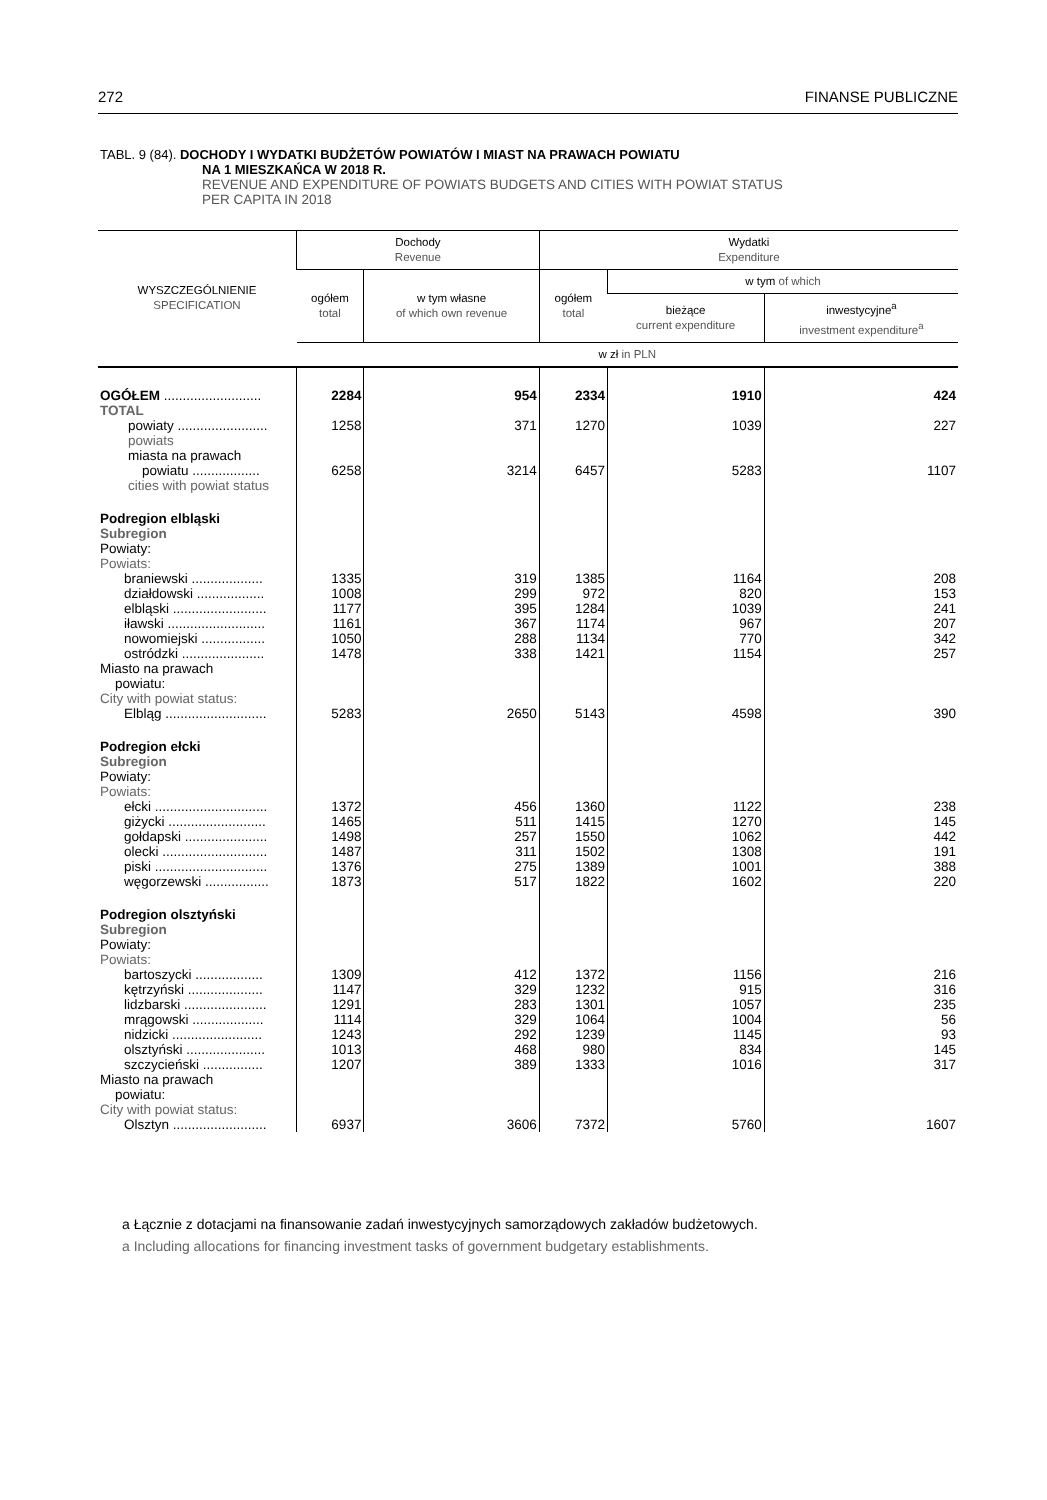272 FINANSE PUBLICZNE
TABL. 9 (84). DOCHODY I WYDATKI BUDŻETÓW POWIATÓW I MIAST NA PRAWACH POWIATU
NA 1 MIESZKAŃCA W 2018 R.
REVENUE AND EXPENDITURE OF POWIATS BUDGETS AND CITIES WITH POWIAT STATUS
PER CAPITA IN 2018
| WYSZCZEGÓLNIENIE SPECIFICATION | Dochody Revenue | | Wydatki Expenditure | | |
| --- | --- | --- | --- | --- | --- |
| | ogółem total | w tym własne of which own revenue | ogółem total | w tym of which | |
| | | | | bieżące current expenditure | inwestycyjne<sup>a</sup> investment expenditure<sup>a</sup> |
| | w zł in PLN | | | | |
| OGÓŁEM .......................... | 2284 | 954 | 2334 | 1910 | 424 |
| TOTAL | | | | | |
| powiaty ........................ | 1258 | 371 | 1270 | 1039 | 227 |
| powiats | | | | | |
| miasta na prawach | | | | | |
| powiatu .................. | 6258 | 3214 | 6457 | 5283 | 1107 |
| cities with powiat status | | | | | |
| Podregion elbląski | | | | | |
| Subregion | | | | | |
| Powiaty: | | | | | |
| Powiats: | | | | | |
| braniewski ................... | 1335 | 319 | 1385 | 1164 | 208 |
| działdowski .................. | 1008 | 299 | 972 | 820 | 153 |
| elbląski ......................... | 1177 | 395 | 1284 | 1039 | 241 |
| iławski .......................... | 1161 | 367 | 1174 | 967 | 207 |
| nowomiejski ................. | 1050 | 288 | 1134 | 770 | 342 |
| ostródzki ...................... | 1478 | 338 | 1421 | 1154 | 257 |
| Miasto na prawach powiatu: | | | | | |
| City with powiat status: | | | | | |
| Elbląg ........................... | 5283 | 2650 | 5143 | 4598 | 390 |
| Podregion ełcki | | | | | |
| Subregion | | | | | |
| Powiaty: | | | | | |
| Powiats: | | | | | |
| ełcki .............................. | 1372 | 456 | 1360 | 1122 | 238 |
| giżycki .......................... | 1465 | 511 | 1415 | 1270 | 145 |
| gołdapski ...................... | 1498 | 257 | 1550 | 1062 | 442 |
| olecki ............................ | 1487 | 311 | 1502 | 1308 | 191 |
| piski .............................. | 1376 | 275 | 1389 | 1001 | 388 |
| węgorzewski ................. | 1873 | 517 | 1822 | 1602 | 220 |
| Podregion olsztyński | | | | | |
| Subregion | | | | | |
| Powiaty: | | | | | |
| Powiats: | | | | | |
| bartoszycki .................. | 1309 | 412 | 1372 | 1156 | 216 |
| kętrzyński .................... | 1147 | 329 | 1232 | 915 | 316 |
| lidzbarski ...................... | 1291 | 283 | 1301 | 1057 | 235 |
| mrągowski ................... | 1114 | 329 | 1064 | 1004 | 56 |
| nidzicki ........................ | 1243 | 292 | 1239 | 1145 | 93 |
| olsztyński ..................... | 1013 | 468 | 980 | 834 | 145 |
| szczycieński ................ | 1207 | 389 | 1333 | 1016 | 317 |
| Miasto na prawach powiatu: | | | | | |
| City with powiat status: | | | | | |
| Olsztyn ......................... | 6937 | 3606 | 7372 | 5760 | 1607 |
a Łącznie z dotacjami na finansowanie zadań inwestycyjnych samorządowych zakładów budżetowych.
a Including allocations for financing investment tasks of government budgetary establishments.